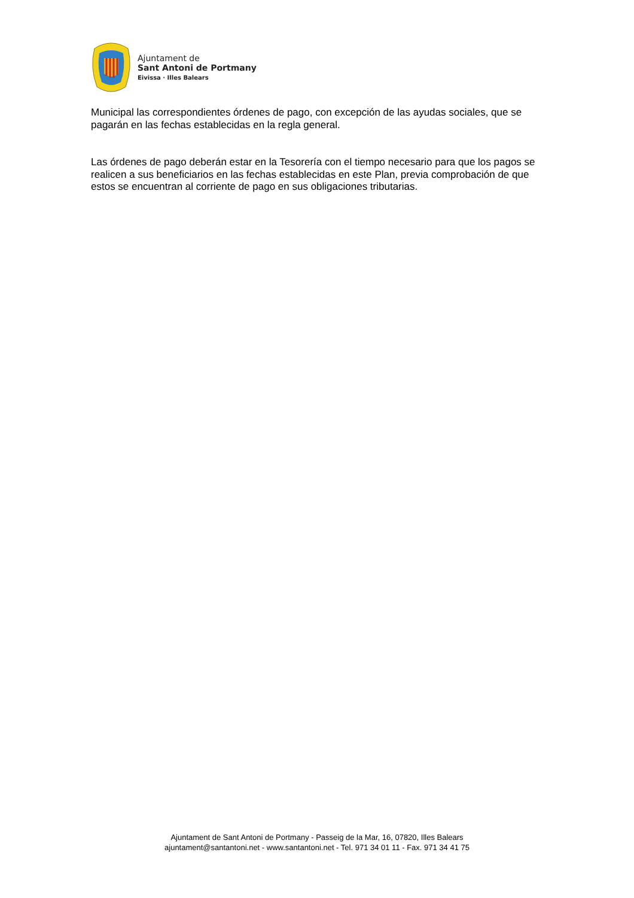Ajuntament de
Sant Antoni de Portmany
Eivissa · Illes Balears
Municipal las correspondientes órdenes de pago, con excepción de las ayudas sociales, que se pagarán en las fechas establecidas en la regla general.
Las órdenes de pago deberán estar en la Tesorería con el tiempo necesario para que los pagos se realicen a sus beneficiarios en las fechas establecidas en este Plan, previa comprobación de que estos se encuentran al corriente de pago en sus obligaciones tributarias.
Ajuntament de Sant Antoni de Portmany - Passeig de la Mar, 16, 07820, Illes Balears
ajuntament@santantoni.net - www.santantoni.net - Tel. 971 34 01 11 - Fax. 971 34 41 75